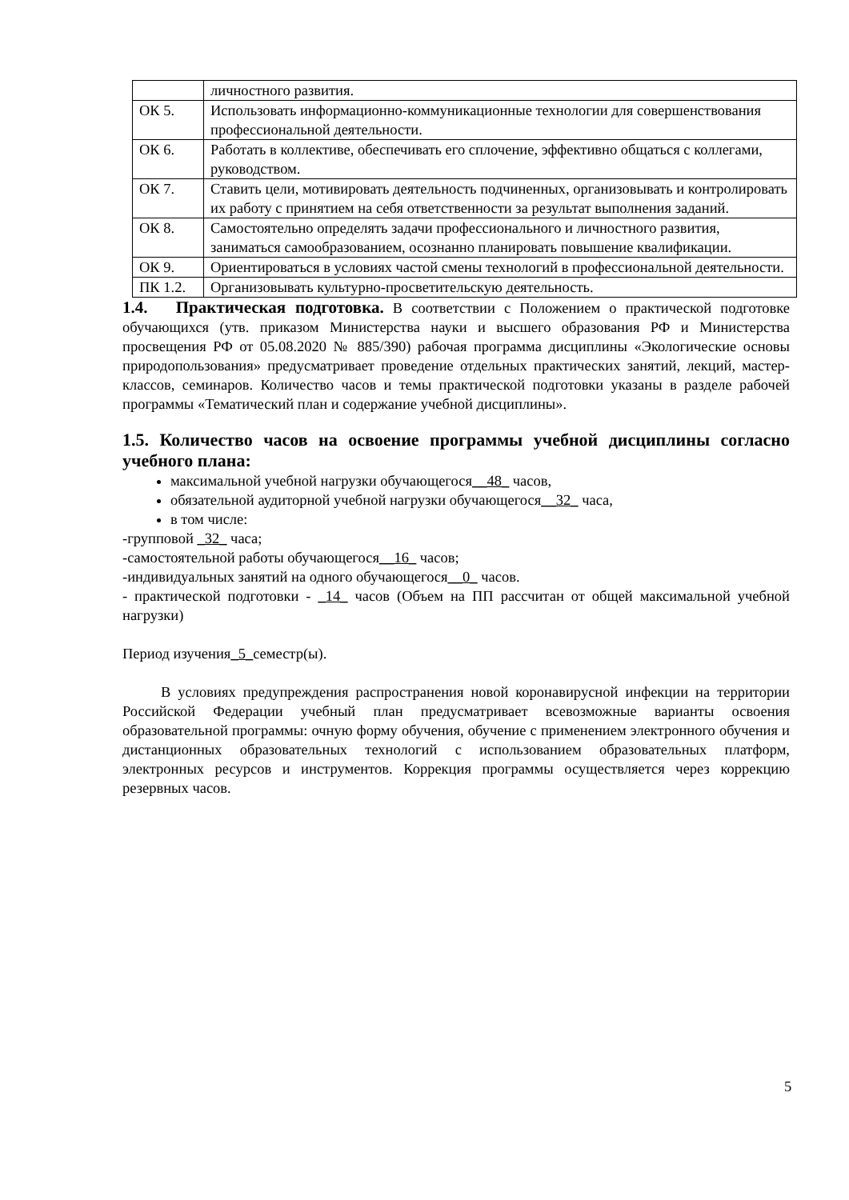| | личностного развития. |
| ОК 5. | Использовать информационно-коммуникационные технологии для совершенствования профессиональной деятельности. |
| ОК 6. | Работать в коллективе, обеспечивать его сплочение, эффективно общаться с коллегами, руководством. |
| ОК 7. | Ставить цели, мотивировать деятельность подчиненных, организовывать и контролировать их работу с принятием на себя ответственности за результат выполнения заданий. |
| ОК 8. | Самостоятельно определять задачи профессионального и личностного развития, заниматься самообразованием, осознанно планировать повышение квалификации. |
| ОК 9. | Ориентироваться в условиях частой смены технологий в профессиональной деятельности. |
| ПК 1.2. | Организовывать культурно-просветительскую деятельность. |
1.4. Практическая подготовка. В соответствии с Положением о практической подготовке обучающихся (утв. приказом Министерства науки и высшего образования РФ и Министерства просвещения РФ от 05.08.2020 № 885/390) рабочая программа дисциплины «Экологические основы природопользования» предусматривает проведение отдельных практических занятий, лекций, мастер-классов, семинаров. Количество часов и темы практической подготовки указаны в разделе рабочей программы «Тематический план и содержание учебной дисциплины».
1.5. Количество часов на освоение программы учебной дисциплины согласно учебного плана:
максимальной учебной нагрузки обучающегося__48_ часов,
обязательной аудиторной учебной нагрузки обучающегося__32_ часа,
в том числе:
-групповой _32_ часа;
-самостоятельной работы обучающегося__16_ часов;
-индивидуальных занятий на одного обучающегося__0_ часов.
- практической подготовки - _14_ часов (Объем на ПП рассчитан от общей максимальной учебной нагрузки)
Период изучения_5_семестр(ы).
В условиях предупреждения распространения новой коронавирусной инфекции на территории Российской Федерации учебный план предусматривает всевозможные варианты освоения образовательной программы: очную форму обучения, обучение с применением электронного обучения и дистанционных образовательных технологий с использованием образовательных платформ, электронных ресурсов и инструментов. Коррекция программы осуществляется через коррекцию резервных часов.
5